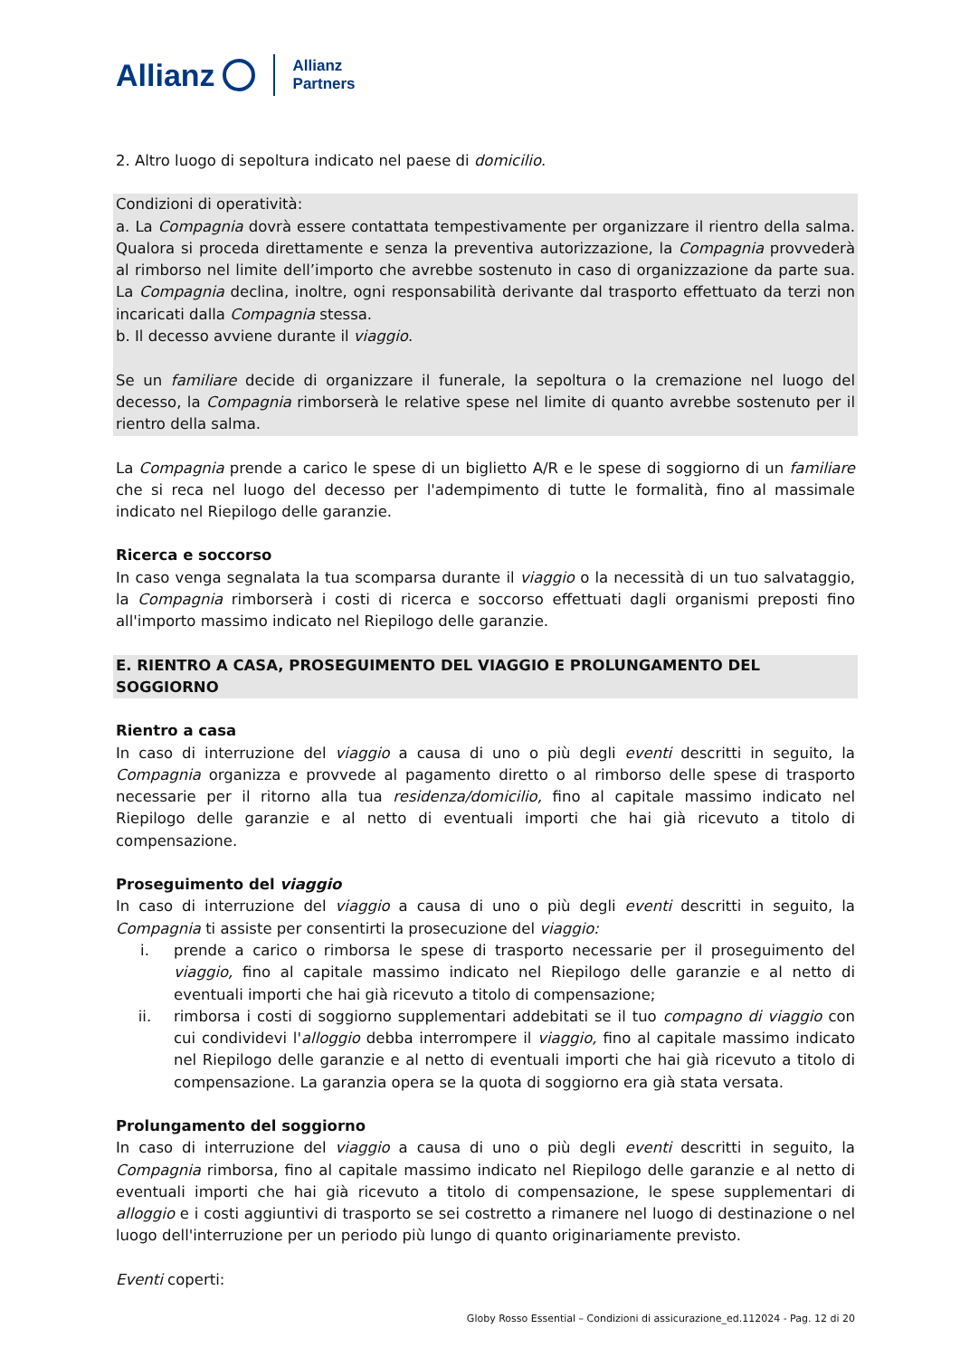Allianz Allianz
Partners
2. Altro luogo di sepoltura indicato nel paese di domicilio.
Condizioni di operatività:
a. La Compagnia dovrà essere contattata tempestivamente per organizzare il rientro della salma. Qualora si proceda direttamente e senza la preventiva autorizzazione, la Compagnia provvederà al rimborso nel limite dell’importo che avrebbe sostenuto in caso di organizzazione da parte sua. La Compagnia declina, inoltre, ogni responsabilità derivante dal trasporto effettuato da terzi non incaricati dalla Compagnia stessa.
b. Il decesso avviene durante il viaggio.
Se un familiare decide di organizzare il funerale, la sepoltura o la cremazione nel luogo del decesso, la Compagnia rimborserà le relative spese nel limite di quanto avrebbe sostenuto per il rientro della salma.
La Compagnia prende a carico le spese di un biglietto A/R e le spese di soggiorno di un familiare che si reca nel luogo del decesso per l'adempimento di tutte le formalità, fino al massimale indicato nel Riepilogo delle garanzie.
Ricerca e soccorso
In caso venga segnalata la tua scomparsa durante il viaggio o la necessità di un tuo salvataggio, la Compagnia rimborserà i costi di ricerca e soccorso effettuati dagli organismi preposti fino all'importo massimo indicato nel Riepilogo delle garanzie.
E. RIENTRO A CASA, PROSEGUIMENTO DEL VIAGGIO E PROLUNGAMENTO DEL SOGGIORNO
Rientro a casa
In caso di interruzione del viaggio a causa di uno o più degli eventi descritti in seguito, la Compagnia organizza e provvede al pagamento diretto o al rimborso delle spese di trasporto necessarie per il ritorno alla tua residenza/domicilio, fino al capitale massimo indicato nel Riepilogo delle garanzie e al netto di eventuali importi che hai già ricevuto a titolo di compensazione.
Proseguimento del viaggio
In caso di interruzione del viaggio a causa di uno o più degli eventi descritti in seguito, la Compagnia ti assiste per consentirti la prosecuzione del viaggio:
i. prende a carico o rimborsa le spese di trasporto necessarie per il proseguimento del viaggio, fino al capitale massimo indicato nel Riepilogo delle garanzie e al netto di eventuali importi che hai già ricevuto a titolo di compensazione;
ii. rimborsa i costi di soggiorno supplementari addebitati se il tuo compagno di viaggio con cui condividevi l'alloggio debba interrompere il viaggio, fino al capitale massimo indicato nel Riepilogo delle garanzie e al netto di eventuali importi che hai già ricevuto a titolo di compensazione. La garanzia opera se la quota di soggiorno era già stata versata.
Prolungamento del soggiorno
In caso di interruzione del viaggio a causa di uno o più degli eventi descritti in seguito, la Compagnia rimborsa, fino al capitale massimo indicato nel Riepilogo delle garanzie e al netto di eventuali importi che hai già ricevuto a titolo di compensazione, le spese supplementari di alloggio e i costi aggiuntivi di trasporto se sei costretto a rimanere nel luogo di destinazione o nel luogo dell'interruzione per un periodo più lungo di quanto originariamente previsto.
Eventi coperti:
Globy Rosso Essential – Condizioni di assicurazione_ed.112024 - Pag. 12 di 20